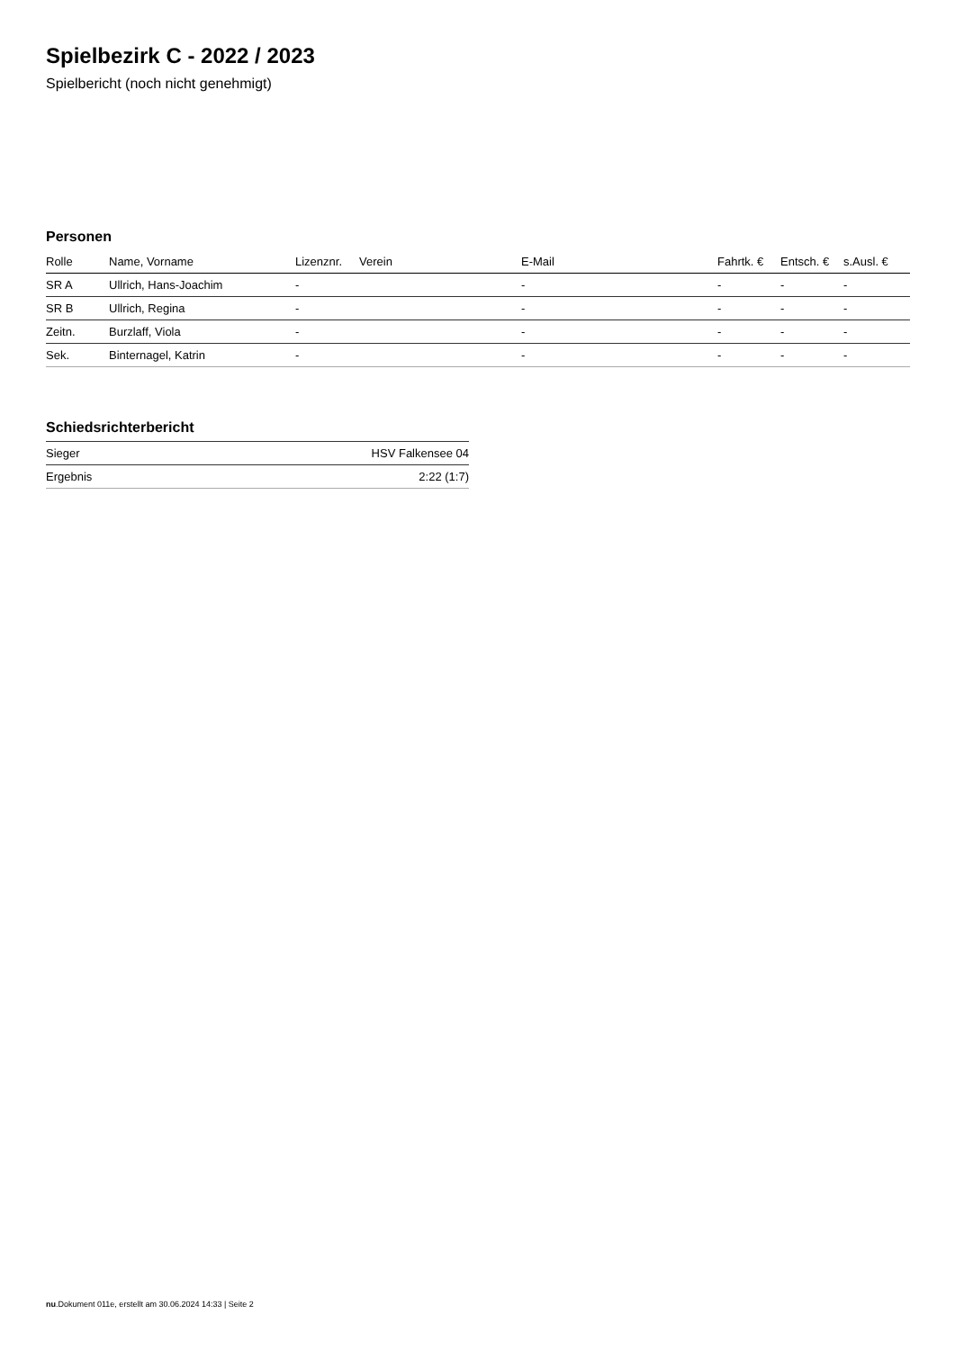Spielbezirk C - 2022 / 2023
Spielbericht (noch nicht genehmigt)
Personen
| Rolle | Name, Vorname | Lizenznr. | Verein | E-Mail | Fahrtk. € | Entsch. € | s.Ausl. € |
| --- | --- | --- | --- | --- | --- | --- | --- |
| SR A | Ullrich, Hans-Joachim | - | | - | - | - | - |
| SR B | Ullrich, Regina | - | | - | - | - | - |
| Zeitn. | Burzlaff, Viola | - | | - | - | - | - |
| Sek. | Binternagel, Katrin | - | | - | - | - | - |
Schiedsrichterbericht
| Sieger | HSV Falkensee 04 |
| Ergebnis | 2:22 (1:7) |
nu.Dokument 011e, erstellt am 30.06.2024 14:33 | Seite 2